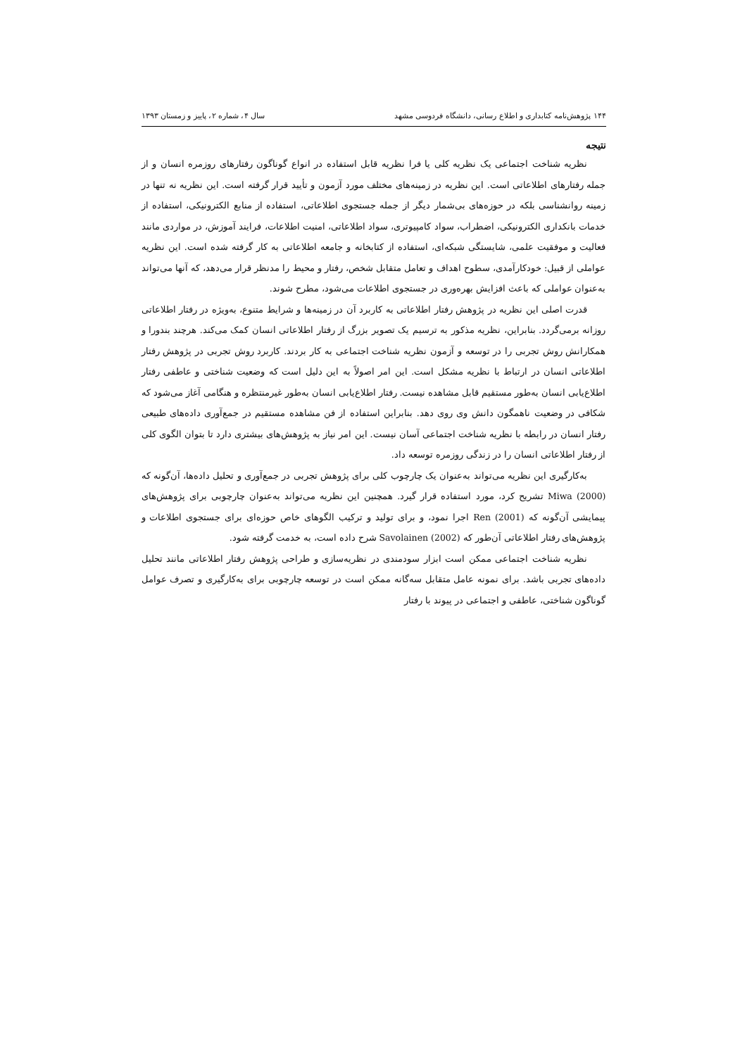۱۴۴ پژوهش‌نامه کتابداری و اطلاع رسانی، دانشگاه فردوسی مشهد سال ۴، شماره ۲، پاییز و زمستان ۱۳۹۳
نتیجه
نظریه شناخت اجتماعی یک نظریه کلی یا فرا نظریه قابل استفاده در انواع گوناگون رفتارهای روزمره انسان و از جمله رفتارهای اطلاعاتی است. این نظریه در زمینه‌های مختلف مورد آزمون و تأیید قرار گرفته است. این نظریه نه تنها در زمینه روانشناسی بلکه در حوزه‌های بی‌شمار دیگر از جمله جستجوی اطلاعاتی، استفاده از منابع الکترونیکی، استفاده از خدمات بانکداری الکترونیکی، اضطراب، سواد کامپیوتری، سواد اطلاعاتی، امنیت اطلاعات، فرایند آموزش، در مواردی مانند فعالیت و موفقیت علمی، شایستگی شبکه‌ای، استفاده از کتابخانه و جامعه اطلاعاتی به کار گرفته شده است. این نظریه عواملی از قبیل: خودکارآمدی، سطوح اهداف و تعامل متقابل شخص، رفتار و محیط را مدنظر قرار می‌دهد، که آنها می‌تواند به‌عنوان عواملی که باعث افزایش بهره‌وری در جستجوی اطلاعات می‌شود، مطرح شوند.
قدرت اصلی این نظریه در پژوهش رفتار اطلاعاتی به کاربرد آن در زمینه‌ها و شرایط متنوع، به‌ویژه در رفتار اطلاعاتی روزانه برمی‌گردد. بنابراین، نظریه مذکور به ترسیم یک تصویر بزرگ از رفتار اطلاعاتی انسان کمک می‌کند. هرچند بندورا و همکارانش روش تجربی را در توسعه و آزمون نظریه شناخت اجتماعی به کار بردند. کاربرد روش تجربی در پژوهش رفتار اطلاعاتی انسان در ارتباط با نظریه مشکل است. این امر اصولاً به این دلیل است که وضعیت شناختی و عاطفی رفتار اطلاع‌یابی انسان به‌طور مستقیم قابل مشاهده نیست. رفتار اطلاع‌یابی انسان به‌طور غیرمنتظره و هنگامی آغاز می‌شود که شکافی در وضعیت ناهمگون دانش وی روی دهد. بنابراین استفاده از فن مشاهده مستقیم در جمع‌آوری داده‌های طبیعی رفتار انسان در رابطه با نظریه شناخت اجتماعی آسان نیست. این امر نیاز به پژوهش‌های بیشتری دارد تا بتوان الگوی کلی از رفتار اطلاعاتی انسان را در زندگی روزمره توسعه داد.
به‌کارگیری این نظریه می‌تواند به‌عنوان یک چارچوب کلی برای پژوهش تجربی در جمع‌آوری و تحلیل داده‌ها، آن‌گونه که Miwa (2000) تشریح کرد، مورد استفاده قرار گیرد. همچنین این نظریه می‌تواند به‌عنوان چارچوبی برای پژوهش‌های پیمایشی آن‌گونه که Ren (2001) اجرا نمود، و برای تولید و ترکیب الگوهای خاص حوزه‌ای برای جستجوی اطلاعات و پژوهش‌های رفتار اطلاعاتی آن‌طور که Savolainen (2002) شرح داده است، به خدمت گرفته شود.
نظریه شناخت اجتماعی ممکن است ابزار سودمندی در نظریه‌سازی و طراحی پژوهش رفتار اطلاعاتی مانند تحلیل داده‌های تجربی باشد. برای نمونه عامل متقابل سه‌گانه ممکن است در توسعه چارچوبی برای به‌کارگیری و تصرف عوامل گوناگون شناختی، عاطفی و اجتماعی در پیوند با رفتار